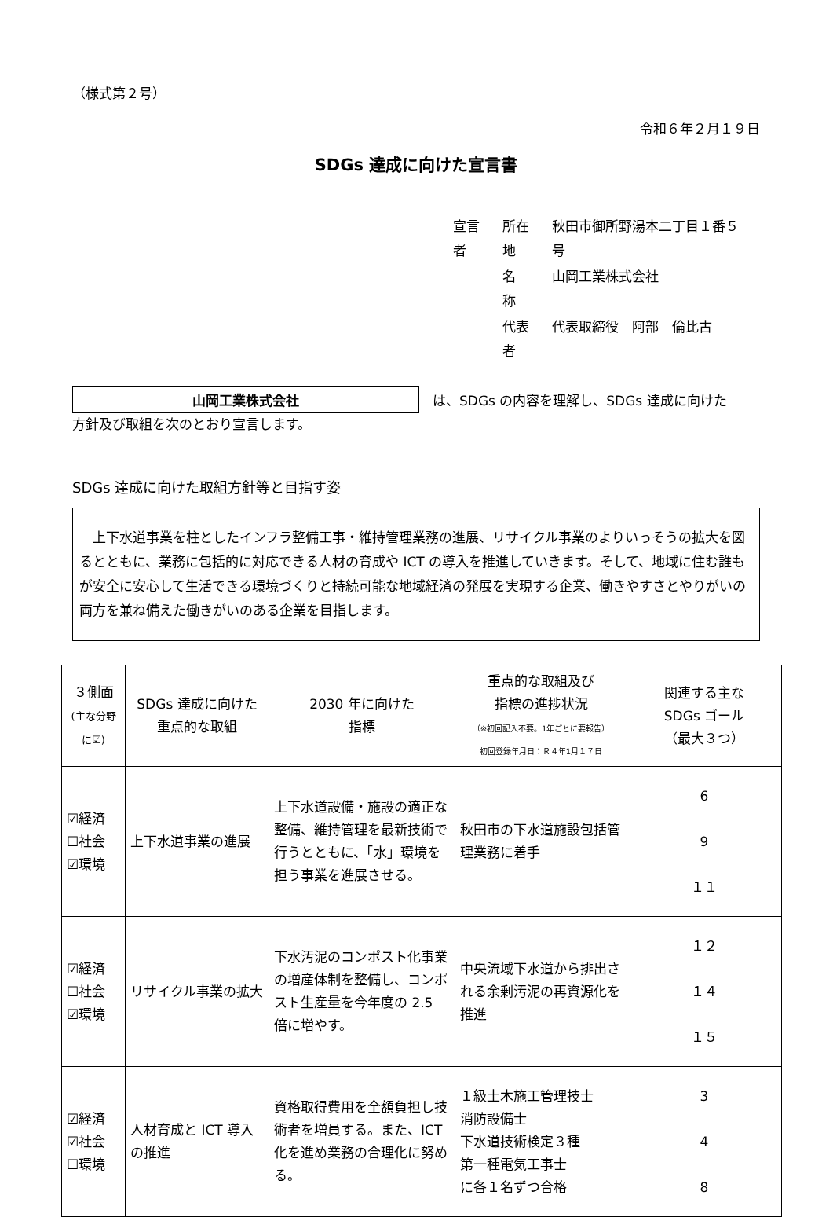（様式第２号）
令和６年２月１９日
SDGs 達成に向けた宣言書
| 宣言者 | 所在地 | 秋田市御所野湯本二丁目１番５号 |
| | 名 称 | 山岡工業株式会社 |
| | 代表者 | 代表取締役 阿部 倫比古 |
山岡工業株式会社　は、SDGs の内容を理解し、SDGs 達成に向けた
方針及び取組を次のとおり宣言します。
SDGs 達成に向けた取組方針等と目指す姿
　上下水道事業を柱としたインフラ整備工事・維持管理業務の進展、リサイクル事業のよりいっそうの拡大を図るとともに、業務に包括的に対応できる人材の育成や ICT の導入を推進していきます。そして、地域に住む誰もが安全に安心して生活できる環境づくりと持続可能な地域経済の発展を実現する企業、働きやすさとやりがいの両方を兼ね備えた働きがいのある企業を目指します。
| ３側面 (主な分野に☑) | SDGs 達成に向けた 重点的な取組 | 2030 年に向けた 指標 | 重点的な取組及び 指標の進捗状況 （※初回記入不要。1年ごとに要報告） 初回登録年月日：Ｒ４年1月１７日 | 関連する主な SDGs ゴール （最大３つ） |
| --- | --- | --- | --- | --- |
| ☑経済 ☐社会 ☑環境 | 上下水道事業の進展 | 上下水道設備・施設の適正な整備、維持管理を最新技術で行うとともに、「水」環境を担う事業を進展させる。 | 秋田市の下水道施設包括管理業務に着手 | 6 9 １１ |
| ☑経済 ☐社会 ☑環境 | リサイクル事業の拡大 | 下水汚泥のコンポスト化事業の増産体制を整備し、コンポスト生産量を今年度の 2.5 倍に増やす。 | 中央流域下水道から排出される余剰汚泥の再資源化を推進 | １２ １４ １５ |
| ☑経済 ☑社会 ☐環境 | 人材育成と ICT 導入の推進 | 資格取得費用を全額負担し技術者を増員する。また、ICT 化を進め業務の合理化に努める。 | １級土木施工管理技士 消防設備士 下水道技術検定３種 第一種電気工事士 に各１名ずつ合格 | 3 4 8 |